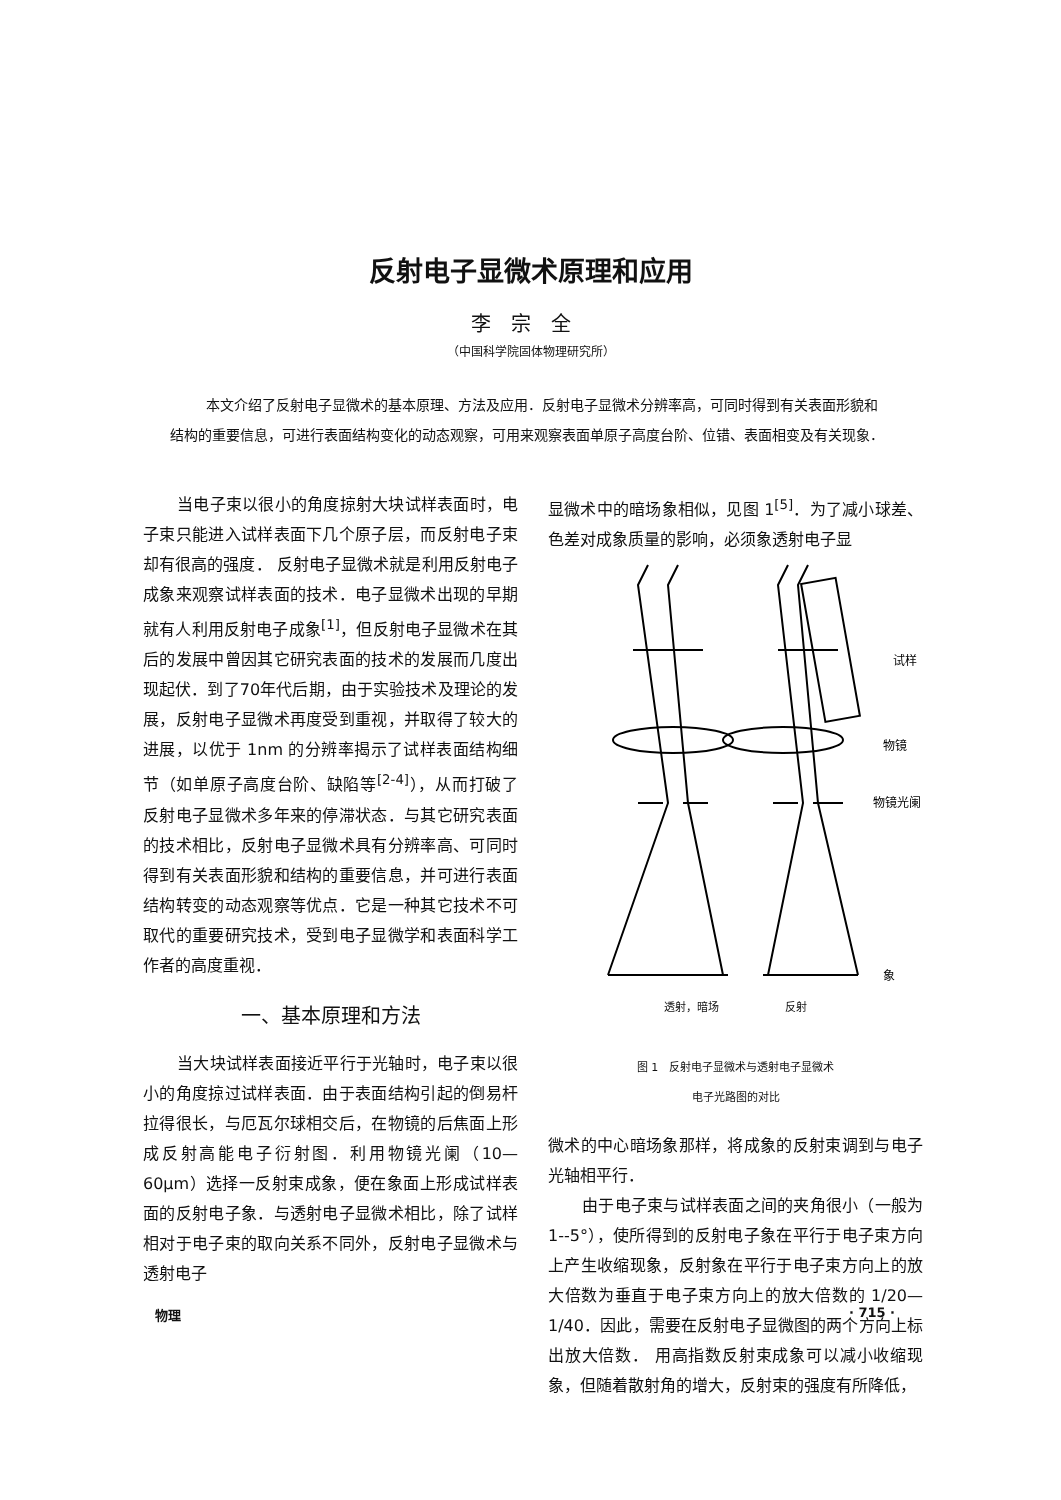反射电子显微术原理和应用
李宗全
（中国科学院固体物理研究所）
本文介绍了反射电子显微术的基本原理、方法及应用．反射电子显微术分辨率高，可同时得到有关表面形貌和结构的重要信息，可进行表面结构变化的动态观察，可用来观察表面单原子高度台阶、位错、表面相变及有关现象．
当电子束以很小的角度掠射大块试样表面时，电子束只能进入试样表面下几个原子层，而反射电子束却有很高的强度． 反射电子显微术就是利用反射电子成象来观察试样表面的技术．电子显微术出现的早期就有人利用反射电子成象<sup>[1]</sup>，但反射电子显微术在其后的发展中曾因其它研究表面的技术的发展而几度出现起伏．到了70年代后期，由于实验技术及理论的发展，反射电子显微术再度受到重视，并取得了较大的进展，以优于 1nm 的分辨率揭示了试样表面结构细节（如单原子高度台阶、缺陷等<sup>[2-4]</sup>），从而打破了反射电子显微术多年来的停滞状态．与其它研究表面的技术相比，反射电子显微术具有分辨率高、可同时得到有关表面形貌和结构的重要信息，并可进行表面结构转变的动态观察等优点．它是一种其它技术不可取代的重要研究技术，受到电子显微学和表面科学工作者的高度重视．
一、基本原理和方法
当大块试样表面接近平行于光轴时，电子束以很小的角度掠过试样表面．由于表面结构引起的倒易杆拉得很长，与厄瓦尔球相交后，在物镜的后焦面上形成反射高能电子衍射图．利用物镜光阑（10—60μm）选择一反射束成象，便在象面上形成试样表面的反射电子象．与透射电子显微术相比，除了试样相对于电子束的取向关系不同外，反射电子显微术与透射电子
显微术中的暗场象相似，见图 1<sup>[5]</sup>．为了减小球差、色差对成象质量的影响，必须象透射电子显
试样
物镜
物镜光阑
象
透射，暗场　　　　　　反射
图 1　反射电子显微术与透射电子显微术
电子光路图的对比
微术的中心暗场象那样，将成象的反射束调到与电子光轴相平行．
由于电子束与试样表面之间的夹角很小（一般为 1--5°），使所得到的反射电子象在平行于电子束方向上产生收缩现象，反射象在平行于电子束方向上的放大倍数为垂直于电子束方向上的放大倍数的 1/20—1/40．因此，需要在反射电子显微图的两个方向上标出放大倍数． 用高指数反射束成象可以减小收缩现象，但随着散射角的增大，反射束的强度有所降低，
物理 · 715 ·